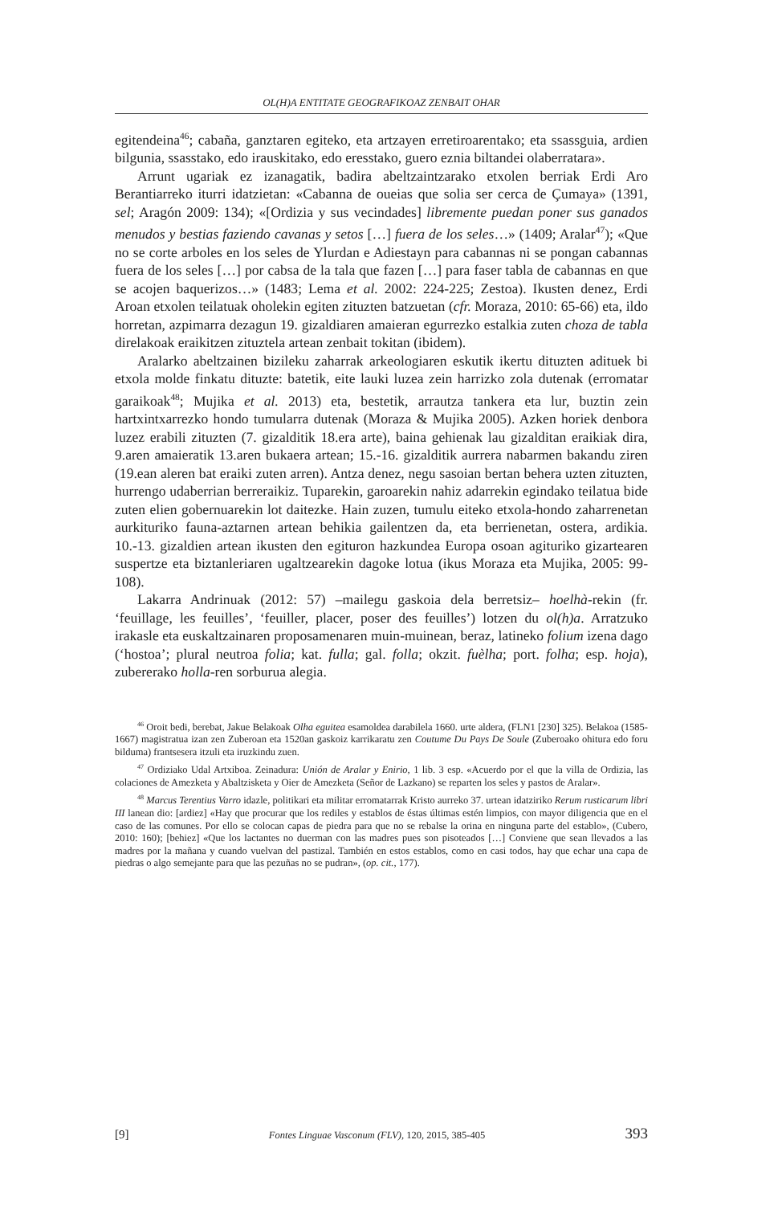OL(H)A ENTITATE GEOGRAFIKOAZ ZENBAIT OHAR
egitendeina<sup>46</sup>; cabaña, ganztaren egiteko, eta artzayen erretiroarentako; eta ssassguia, ardien bilgunia, ssasstako, edo irauskitako, edo eresstako, guero eznia biltandei olaberratara».
Arrunt ugariak ez izanagatik, badira abeltzaintzarako etxolen berriak Erdi Aro Berantiarreko iturri idatzietan: «Cabanna de oueias que solia ser cerca de Çumaya» (1391, sel; Aragón 2009: 134); «[Ordizia y sus vecindades] libremente puedan poner sus ganados menudos y bestias faziendo cavanas y setos […] fuera de los seles…» (1409; Aralar<sup>47</sup>); «Que no se corte arboles en los seles de Ylurdan e Adiestayn para cabannas ni se pongan cabannas fuera de los seles […] por cabsa de la tala que fazen […] para faser tabla de cabannas en que se acojen baquerizos…» (1483; Lema et al. 2002: 224-225; Zestoa). Ikusten denez, Erdi Aroan etxolen teilatuak oholekin egiten zituzten batzuetan (cfr. Moraza, 2010: 65-66) eta, ildo horretan, azpimarra dezagun 19. gizaldiaren amaieran egurrezko estalkia zuten choza de tabla direlakoak eraikitzen zituztela artean zenbait tokitan (ibidem).
Aralarko abeltzainen bizileku zaharrak arkeologiaren eskutik ikertu dituzten adituek bi etxola molde finkatu dituzte: batetik, eite lauki luzea zein harrizko zola dutenak (erromatar garaikoak<sup>48</sup>; Mujika et al. 2013) eta, bestetik, arrautza tankera eta lur, buztin zein hartxintxarrezko hondo tumularra dutenak (Moraza & Mujika 2005). Azken horiek denbora luzez erabili zituzten (7. gizalditik 18.era arte), baina gehienak lau gizalditan eraikiak dira, 9.aren amaieratik 13.aren bukaera artean; 15.-16. gizalditik aurrera nabarmen bakandu ziren (19.ean aleren bat eraiki zuten arren). Antza denez, negu sasoian bertan behera uzten zituzten, hurrengo udaberrian berreraikiz. Tuparekin, garoarekin nahiz adarrekin egindako teilatua bide zuten elien gobernuarekin lot daitezke. Hain zuzen, tumulu eiteko etxola-hondo zaharrenetan aurkituriko fauna-aztarnen artean behikia gailentzen da, eta berrienetan, ostera, ardikia. 10.-13. gizaldien artean ikusten den egituron hazkundea Europa osoan agituriko gizartearen suspertze eta biztanleriaren ugaltzearekin dagoke lotua (ikus Moraza eta Mujika, 2005: 99-108).
Lakarra Andrinuak (2012: 57) –mailegu gaskoia dela berretsiz– hoelhà-rekin (fr. ‘feuillage, les feuilles’, ‘feuiller, placer, poser des feuilles’) lotzen du ol(h)a. Arratzuko irakasle eta euskaltzainaren proposamenaren muin-muinean, beraz, latineko folium izena dago (‘hostoa’; plural neutroa folia; kat. fulla; gal. folla; okzit. fuèlha; port. folha; esp. hoja), zubererako holla-ren sorburua alegia.
<sup>46</sup> Oroit bedi, berebat, Jakue Belakoak Olha eguitea esamoldea darabilela 1660. urte aldera, (FLN1 [230] 325). Belakoa (1585-1667) magistratua izan zen Zuberoan eta 1520an gaskoiz karrikaratu zen Coutume Du Pays De Soule (Zuberoako ohitura edo foru bilduma) frantsesera itzuli eta iruzkindu zuen.
<sup>47</sup> Ordiziako Udal Artxiboa. Zeinadura: Unión de Aralar y Enirio, 1 lib. 3 esp. «Acuerdo por el que la villa de Ordizia, las colaciones de Amezketa y Abaltzisketa y Oier de Amezketa (Señor de Lazkano) se reparten los seles y pastos de Aralar».
<sup>48</sup> Marcus Terentius Varro idazle, politikari eta militar erromatarrak Kristo aurreko 37. urtean idatziriko Rerum rusticarum libri III lanean dio: [ardiez] «Hay que procurar que los rediles y establos de éstas últimas estén limpios, con mayor diligencia que en el caso de las comunes. Por ello se colocan capas de piedra para que no se rebalse la orina en ninguna parte del establo», (Cubero, 2010: 160); [behiez] «Que los lactantes no duerman con las madres pues son pisoteados […] Conviene que sean llevados a las madres por la mañana y cuando vuelvan del pastizal. También en estos establos, como en casi todos, hay que echar una capa de piedras o algo semejante para que las pezuñas no se pudran», (op. cit., 177).
[9] Fontes Linguae Vasconum (FLV), 120, 2015, 385-405 393